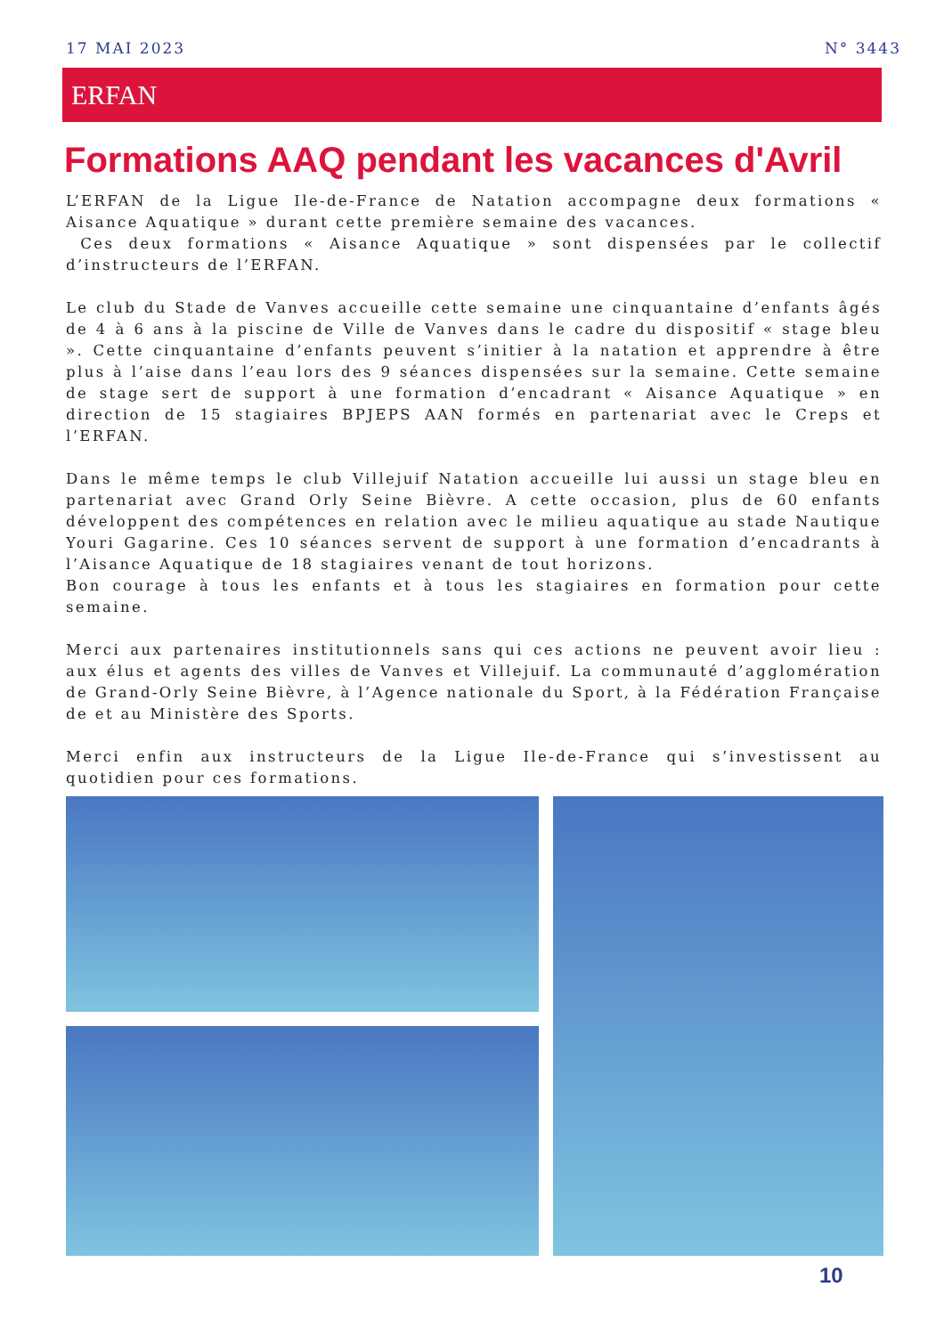17 MAI 2023 N° 3443
ERFAN
Formations AAQ pendant les vacances d'Avril
L’ERFAN de la Ligue Ile-de-France de Natation accompagne deux formations « Aisance Aquatique » durant cette première semaine des vacances.
Ces deux formations « Aisance Aquatique » sont dispensées par le collectif d’instructeurs de l’ERFAN.
Le club du Stade de Vanves accueille cette semaine une cinquantaine d’enfants âgés de 4 à 6 ans à la piscine de Ville de Vanves dans le cadre du dispositif « stage bleu ». Cette cinquantaine d’enfants peuvent s’initier à la natation et apprendre à être plus à l’aise dans l’eau lors des 9 séances dispensées sur la semaine. Cette semaine de stage sert de support à une formation d’encadrant « Aisance Aquatique » en direction de 15 stagiaires BPJEPS AAN formés en partenariat avec le Creps et l’ERFAN.
Dans le même temps le club Villejuif Natation accueille lui aussi un stage bleu en partenariat avec Grand Orly Seine Bièvre. A cette occasion, plus de 60 enfants développent des compétences en relation avec le milieu aquatique au stade Nautique Youri Gagarine. Ces 10 séances servent de support à une formation d’encadrants à l’Aisance Aquatique de 18 stagiaires venant de tout horizons.
Bon courage à tous les enfants et à tous les stagiaires en formation pour cette semaine.
Merci aux partenaires institutionnels sans qui ces actions ne peuvent avoir lieu : aux élus et agents des villes de Vanves et Villejuif. La communauté d’agglomération de Grand-Orly Seine Bièvre, à l’Agence nationale du Sport, à la Fédération Française de et au Ministère des Sports.
Merci enfin aux instructeurs de la Ligue Ile-de-France qui s’investissent au quotidien pour ces formations.
10